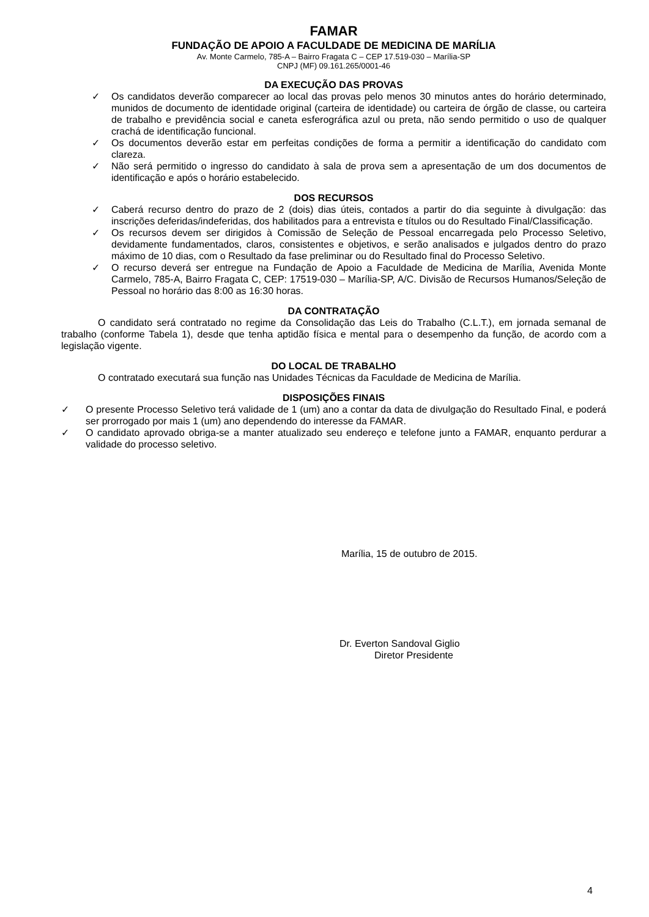FAMAR
FUNDAÇÃO DE APOIO A FACULDADE DE MEDICINA DE MARÍLIA
Av. Monte Carmelo, 785-A – Bairro Fragata C – CEP 17.519-030 – Marília-SP
CNPJ (MF) 09.161.265/0001-46
DA EXECUÇÃO DAS PROVAS
✓ Os candidatos deverão comparecer ao local das provas pelo menos 30 minutos antes do horário determinado, munidos de documento de identidade original (carteira de identidade) ou carteira de órgão de classe, ou carteira de trabalho e previdência social e caneta esferográfica azul ou preta, não sendo permitido o uso de qualquer crachá de identificação funcional.
✓ Os documentos deverão estar em perfeitas condições de forma a permitir a identificação do candidato com clareza.
✓ Não será permitido o ingresso do candidato à sala de prova sem a apresentação de um dos documentos de identificação e após o horário estabelecido.
DOS RECURSOS
✓ Caberá recurso dentro do prazo de 2 (dois) dias úteis, contados a partir do dia seguinte à divulgação: das inscrições deferidas/indeferidas, dos habilitados para a entrevista e títulos ou do Resultado Final/Classificação.
✓ Os recursos devem ser dirigidos à Comissão de Seleção de Pessoal encarregada pelo Processo Seletivo, devidamente fundamentados, claros, consistentes e objetivos, e serão analisados e julgados dentro do prazo máximo de 10 dias, com o Resultado da fase preliminar ou do Resultado final do Processo Seletivo.
✓ O recurso deverá ser entregue na Fundação de Apoio a Faculdade de Medicina de Marília, Avenida Monte Carmelo, 785-A, Bairro Fragata C, CEP: 17519-030 – Marília-SP, A/C. Divisão de Recursos Humanos/Seleção de Pessoal no horário das 8:00 as 16:30 horas.
DA CONTRATAÇÃO
O candidato será contratado no regime da Consolidação das Leis do Trabalho (C.L.T.), em jornada semanal de trabalho (conforme Tabela 1), desde que tenha aptidão física e mental para o desempenho da função, de acordo com a legislação vigente.
DO LOCAL DE TRABALHO
O contratado executará sua função nas Unidades Técnicas da Faculdade de Medicina de Marília.
DISPOSIÇÕES FINAIS
✓ O presente Processo Seletivo terá validade de 1 (um) ano a contar da data de divulgação do Resultado Final, e poderá ser prorrogado por mais 1 (um) ano dependendo do interesse da FAMAR.
✓ O candidato aprovado obriga-se a manter atualizado seu endereço e telefone junto a FAMAR, enquanto perdurar a validade do processo seletivo.
Marília, 15 de outubro de 2015.
Dr. Everton Sandoval Giglio
Diretor Presidente
4